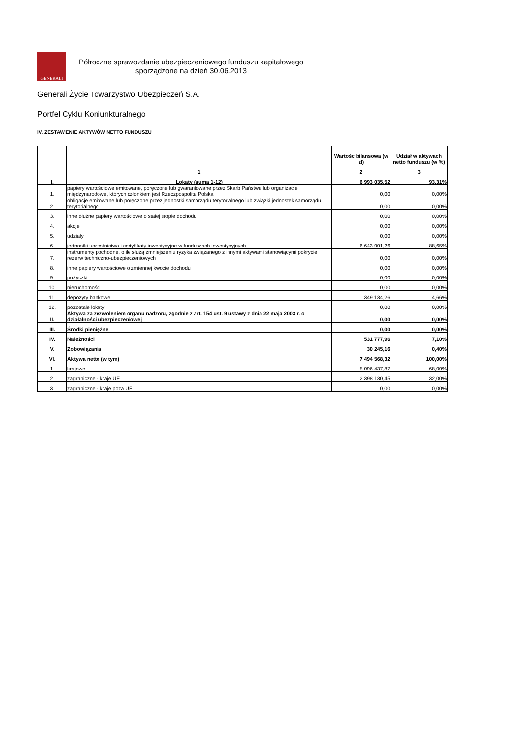GENERALI
Półroczne sprawozdanie ubezpieczeniowego funduszu kapitałowego
sporządzone na dzień 30.06.2013
Generali Życie Towarzystwo Ubezpieczeń S.A.
Portfel Cyklu Koniunkturalnego
IV. ZESTAWIENIE AKTYWÓW NETTO FUNDUSZU
| | | Wartośc bilansowa (w zł) | Udział w aktywach netto funduszu (w %) |
| --- | --- | --- | --- |
| | 1 | 2 | 3 |
| I. | Lokaty (suma 1-12) | 6 993 035,52 | 93,31% |
| 1. | papiery wartościowe emitowane, poręczone lub gwarantowane przez Skarb Państwa lub organizacje międzynarodowe, których członkiem jest Rzeczpospolita Polska | 0,00 | 0,00% |
| 2. | obligacje emitowane lub poręczone przez jednostki samorządu terytorialnego lub związki jednostek samorządu terytorialnego | 0,00 | 0,00% |
| 3. | inne dłużne papiery wartościowe o stałej stopie dochodu | 0,00 | 0,00% |
| 4. | akcje | 0,00 | 0,00% |
| 5. | udziały | 0,00 | 0,00% |
| 6. | jednostki uczestnictwa i certyfikaty inwestycyjne w funduszach inwestycyjnych | 6 643 901,26 | 88,65% |
| 7. | instrumenty pochodne, o ile służą zmniejszeniu ryzyka związanego z innymi aktywami stanowiącymi pokrycie rezerw techniczno-ubezpieczeniowych | 0,00 | 0,00% |
| 8. | inne papiery wartościowe o zmiennej kwocie dochodu | 0,00 | 0,00% |
| 9. | pożyczki | 0,00 | 0,00% |
| 10. | nieruchomości | 0,00 | 0,00% |
| 11. | depozyty bankowe | 349 134,26 | 4,66% |
| 12. | pozostałe lokaty | 0,00 | 0,00% |
| II. | Aktywa za zezwoleniem organu nadzoru, zgodnie z art. 154 ust. 9 ustawy z dnia 22 maja 2003 r. o działalności ubezpieczeniowej | 0,00 | 0,00% |
| III. | Środki pieniężne | 0,00 | 0,00% |
| IV. | Należności | 531 777,96 | 7,10% |
| V. | Zobowiązania | 30 245,16 | 0,40% |
| VI. | Aktywa netto (w tym) | 7 494 568,32 | 100,00% |
| 1. | krajowe | 5 096 437,87 | 68,00% |
| 2. | zagraniczne - kraje UE | 2 398 130,45 | 32,00% |
| 3. | zagraniczne - kraje poza UE | 0,00 | 0,00% |